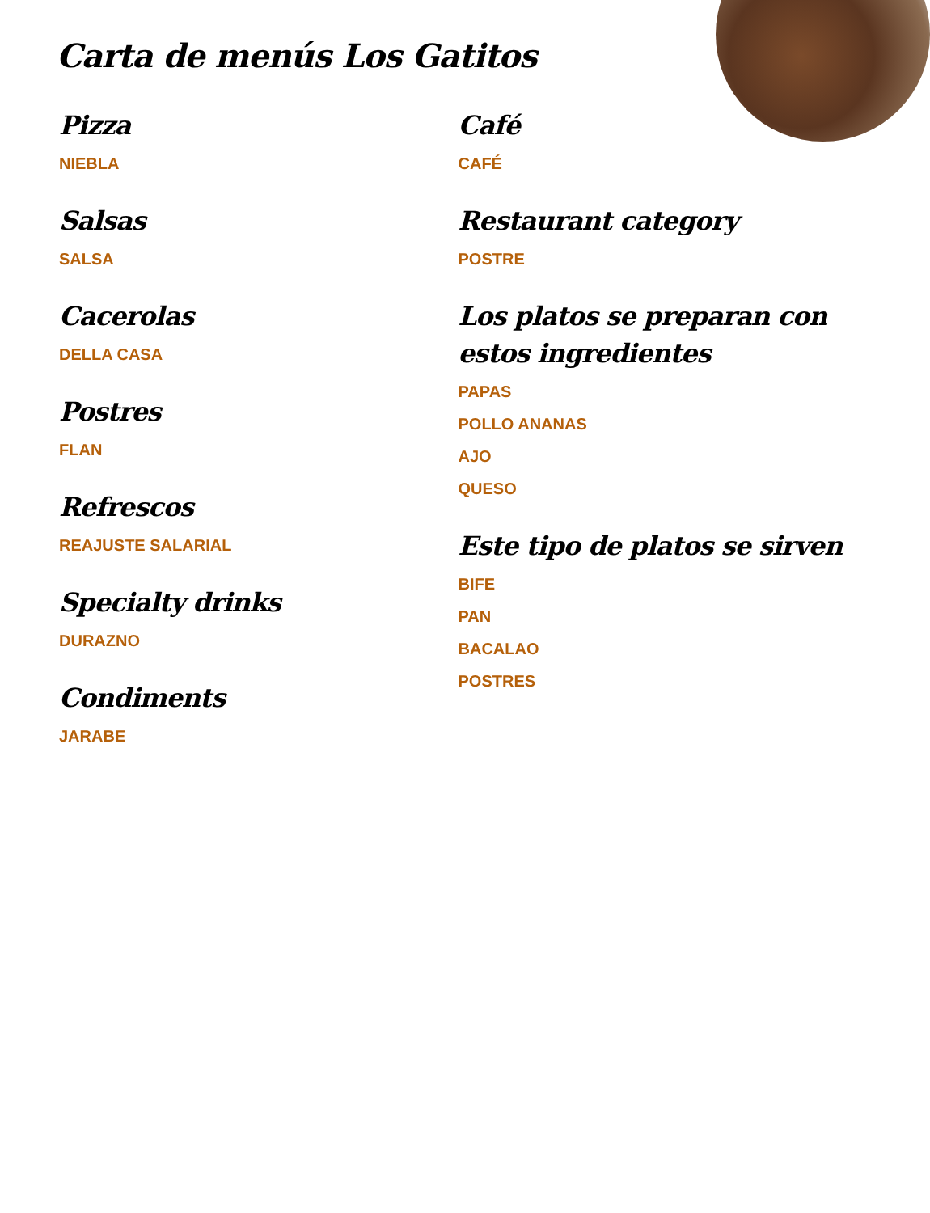Carta de menús Los Gatitos
Pizza
NIEBLA
Salsas
SALSA
Cacerolas
DELLA CASA
Postres
FLAN
Refrescos
REAJUSTE SALARIAL
Specialty drinks
DURAZNO
Condiments
JARABE
Café
CAFÉ
Restaurant category
POSTRE
Los platos se preparan con estos ingredientes
PAPAS
POLLO ANANAS
AJO
QUESO
Este tipo de platos se sirven
BIFE
PAN
BACALAO
POSTRES